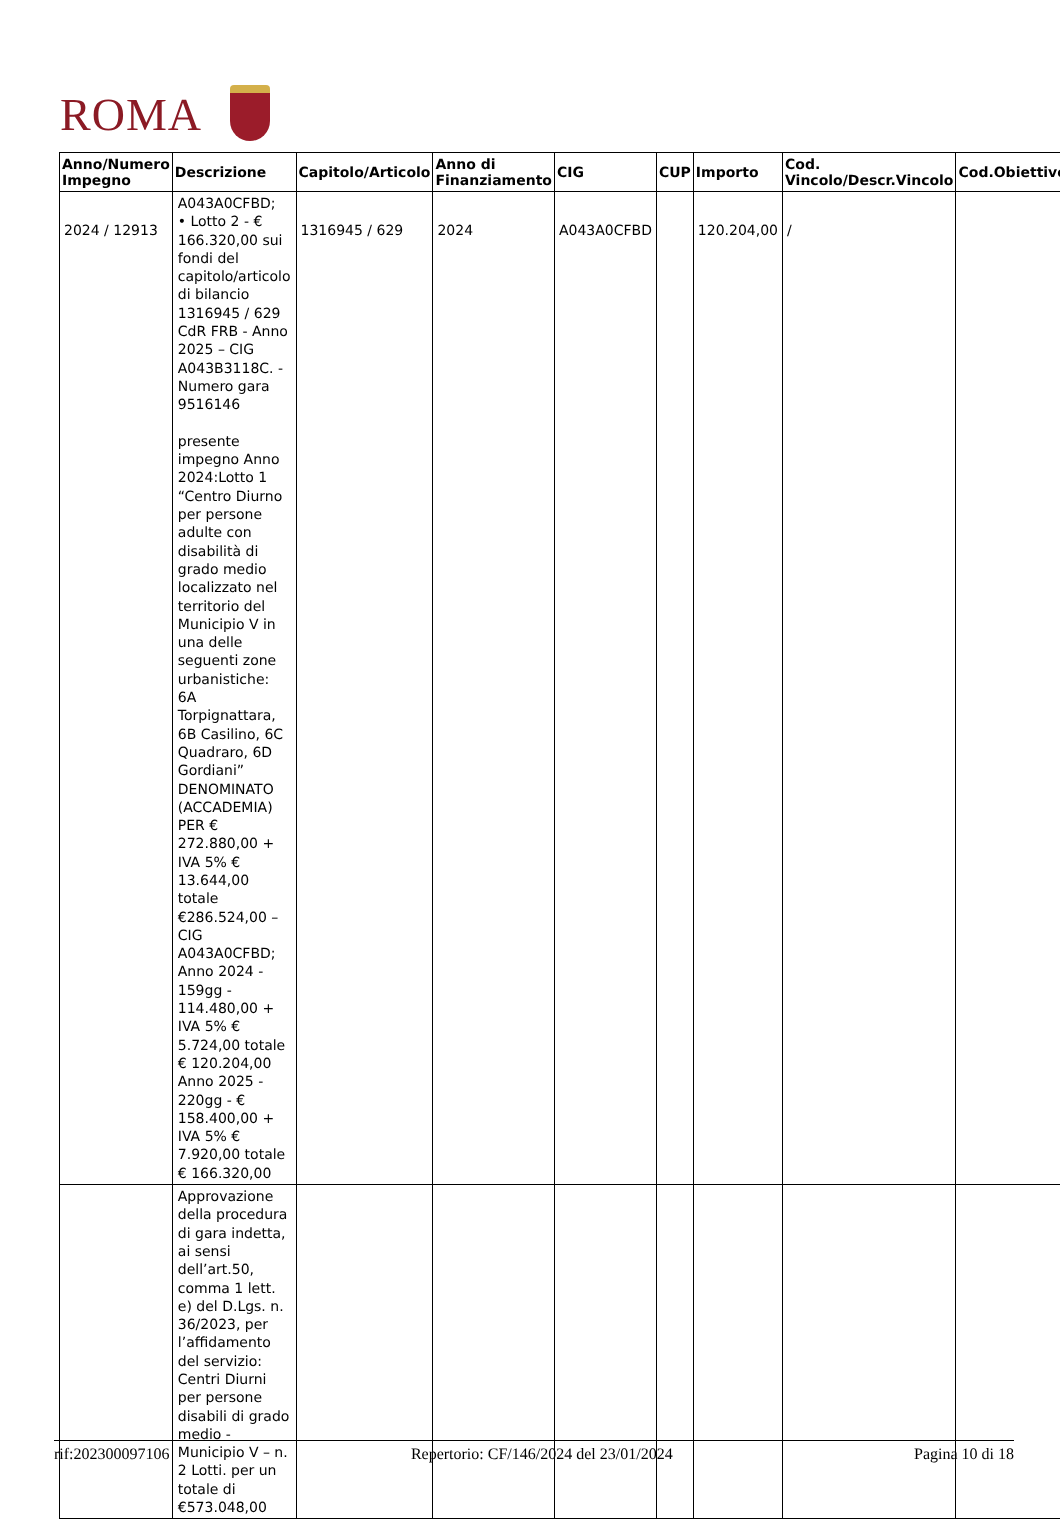ROMA
| Anno/Numero Impegno | Descrizione | Capitolo/Articolo | Anno di Finanziamento | CIG | CUP | Importo | Cod. Vincolo/Descr.Vincolo | Cod.Obiettivo |
| --- | --- | --- | --- | --- | --- | --- | --- | --- |
| 2024 / 12913 | A043A0CFBD; • Lotto 2 - € 166.320,00 sui fondi del capitolo/articolo di bilancio 1316945 / 629 CdR FRB - Anno 2025 – CIG A043B3118C. - Numero gara 9516146 presente impegno Anno 2024:Lotto 1 “Centro Diurno per persone adulte con disabilità di grado medio localizzato nel territorio del Municipio V in una delle seguenti zone urbanistiche: 6A Torpignattara, 6B Casilino, 6C Quadraro, 6D Gordiani” DENOMINATO (ACCADEMIA) PER € 272.880,00 + IVA 5% € 13.644,00 totale €286.524,00 – CIG A043A0CFBD; Anno 2024 - 159gg - 114.480,00 + IVA 5% € 5.724,00 totale € 120.204,00 Anno 2025 - 220gg - € 158.400,00 + IVA 5% € 7.920,00 totale € 166.320,00 | 1316945 / 629 | 2024 | A043A0CFBD | | 120.204,00 | / | |
| | Approvazione della procedura di gara indetta, ai sensi dell’art.50, comma 1 lett. e) del D.Lgs. n. 36/2023, per l’affidamento del servizio: Centri Diurni per persone disabili di grado medio - Municipio V – n. 2 Lotti. per un totale di €573.048,00 | | | | | | | |
rif:202300097106 Repertorio: CF/146/2024 del 23/01/2024 Pagina 10 di 18